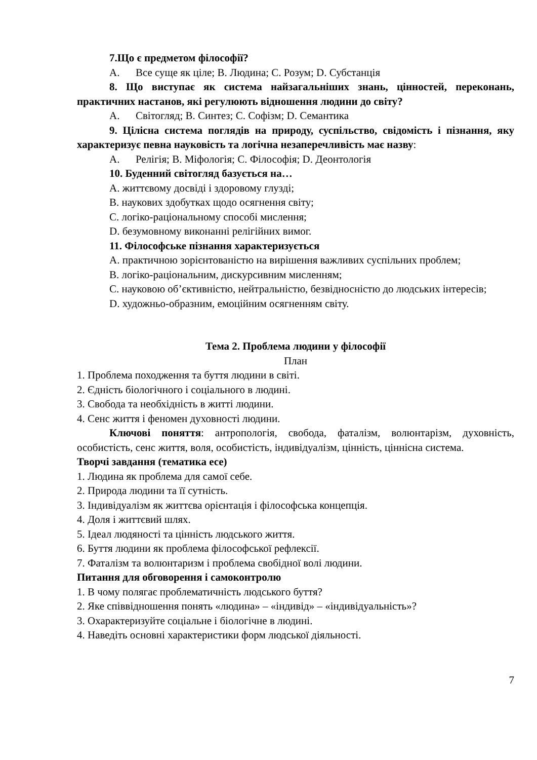7.Що є предметом філософії?
A. Все суще як ціле; B. Людина; C. Розум; D. Субстанція
8. Що виступає як система найзагальніших знань, цінностей, переконань, практичних настанов, які регулюють відношення людини до світу?
A. Світогляд; B. Синтез; C. Софізм; D. Семантика
9. Цілісна система поглядів на природу, суспільство, свідомість і пізнання, яку характеризує певна науковість та логічна незаперечливість має назву:
A. Релігія; B. Міфологія; C. Філософія; D. Деонтологія
10. Буденний світогляд базується на…
A. життєвому досвіді і здоровому глузді;
B. наукових здобутках щодо осягнення світу;
C. логіко-раціональному способі мислення;
D. безумовному виконанні релігійних вимог.
11. Філософське пізнання характеризується
A. практичною зорієнтованістю на вирішення важливих суспільних проблем;
B. логіко-раціональним, дискурсивним мисленням;
C. науковою об’єктивністю, нейтральністю, безвідносністю до людських інтересів;
D. художньо-образним, емоційним осягненням світу.
Тема 2. Проблема людини у філософії
План
1. Проблема походження та буття людини в світі.
2. Єдність біологічного і соціального в людині.
3. Свобода та необхідність в житті людини.
4. Сенс життя і феномен духовності людини.
Ключові поняття: антропологія, свобода, фаталізм, волюнтарізм, духовність, особистість, сенс життя, воля, особистість, індивідуалізм, цінність, ціннісна система.
Творчі завдання (тематика есе)
1. Людина як проблема для самої себе.
2. Природа людини та її сутність.
3. Індивідуалізм як життєва орієнтація і філософська концепція.
4. Доля і життєвий шлях.
5. Ідеал людяності та цінність людського життя.
6. Буття людини як проблема філософської рефлексії.
7. Фаталізм та волюнтаризм і проблема свобідної волі людини.
Питання для обговорення і самоконтролю
1. В чому полягає проблематичність людського буття?
2. Яке співвідношення понять «людина» – «індивід» – «індивідуальність»?
3. Охарактеризуйте соціальне і біологічне в людині.
4. Наведіть основні характеристики форм людської діяльності.
7